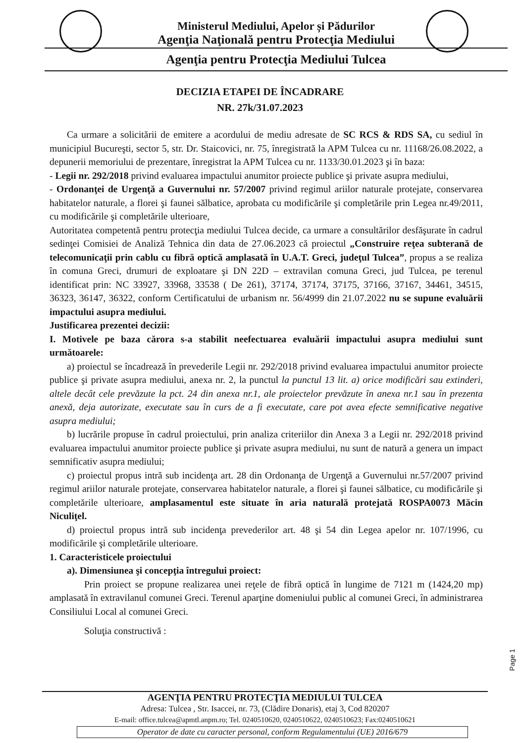Ministerul Mediului, Apelor și Pădurilor
Agenţia Naţională pentru Protecţia Mediului
Agenţia pentru Protecţia Mediului Tulcea
DECIZIA ETAPEI DE ÎNCADRARE
NR. 27k/31.07.2023
Ca urmare a solicitării de emitere a acordului de mediu adresate de SC RCS & RDS SA, cu sediul în municipiul Bucureşti, sector 5, str. Dr. Staicovici, nr. 75, înregistrată la APM Tulcea cu nr. 11168/26.08.2022, a depunerii memoriului de prezentare, înregistrat la APM Tulcea cu nr. 1133/30.01.2023 şi în baza:
- Legii nr. 292/2018 privind evaluarea impactului anumitor proiecte publice şi private asupra mediului,
- Ordonanţei de Urgenţă a Guvernului nr. 57/2007 privind regimul ariilor naturale protejate, conservarea habitatelor naturale, a florei şi faunei sălbatice, aprobata cu modificările şi completările prin Legea nr.49/2011, cu modificările şi completările ulterioare,
Autoritatea competentă pentru protecţia mediului Tulcea decide, ca urmare a consultărilor desfăşurate în cadrul sedinţei Comisiei de Analiză Tehnica din data de 27.06.2023 că proiectul „Construire reţea subterană de telecomunicaţii prin cablu cu fibră optică amplasată în U.A.T. Greci, judeţul Tulcea”, propus a se realiza în comuna Greci, drumuri de exploatare şi DN 22D – extravilan comuna Greci, jud Tulcea, pe terenul identificat prin: NC 33927, 33968, 33538 ( De 261), 37174, 37174, 37175, 37166, 37167, 34461, 34515, 36323, 36147, 36322, conform Certificatului de urbanism nr. 56/4999 din 21.07.2022 nu se supune evaluării impactului asupra mediului.
Justificarea prezentei decizii:
I. Motivele pe baza cărora s-a stabilit neefectuarea evaluării impactului asupra mediului sunt următoarele:
a) proiectul se încadrează în prevederile Legii nr. 292/2018 privind evaluarea impactului anumitor proiecte publice şi private asupra mediului, anexa nr. 2, la punctul la punctul 13 lit. a) orice modificări sau extinderi, altele decât cele prevăzute la pct. 24 din anexa nr.1, ale proiectelor prevăzute în anexa nr.1 sau în prezenta anexă, deja autorizate, executate sau în curs de a fi executate, care pot avea efecte semnificative negative asupra mediului;
b) lucrările propuse în cadrul proiectului, prin analiza criteriilor din Anexa 3 a Legii nr. 292/2018 privind evaluarea impactului anumitor proiecte publice şi private asupra mediului, nu sunt de natură a genera un impact semnificativ asupra mediului;
c) proiectul propus intră sub incidenţa art. 28 din Ordonanţa de Urgenţă a Guvernului nr.57/2007 privind regimul ariilor naturale protejate, conservarea habitatelor naturale, a florei şi faunei sălbatice, cu modificările şi completările ulterioare, amplasamentul este situate în aria naturală protejată ROSPA0073 Măcin Niculiţel.
d) proiectul propus intră sub incidenţa prevederilor art. 48 şi 54 din Legea apelor nr. 107/1996, cu modificările şi completările ulterioare.
1. Caracteristicele proiectului
a). Dimensiunea şi concepţia întregului proiect:
Prin proiect se propune realizarea unei reţele de fibră optică în lungime de 7121 m (1424,20 mp) amplasată în extravilanul comunei Greci. Terenul aparţine domeniului public al comunei Greci, în administrarea Consiliului Local al comunei Greci.
Soluţia constructivă :
Page 1
AGENŢIA PENTRU PROTECŢIA MEDIULUI TULCEA
Adresa: Tulcea , Str. Isaccei, nr. 73, (Clădire Donaris), etaj 3, Cod 820207
E-mail: office.tulcea@apmtl.anpm.ro; Tel. 0240510620, 0240510622, 0240510623; Fax:0240510621
Operator de date cu caracter personal, conform Regulamentului (UE) 2016/679